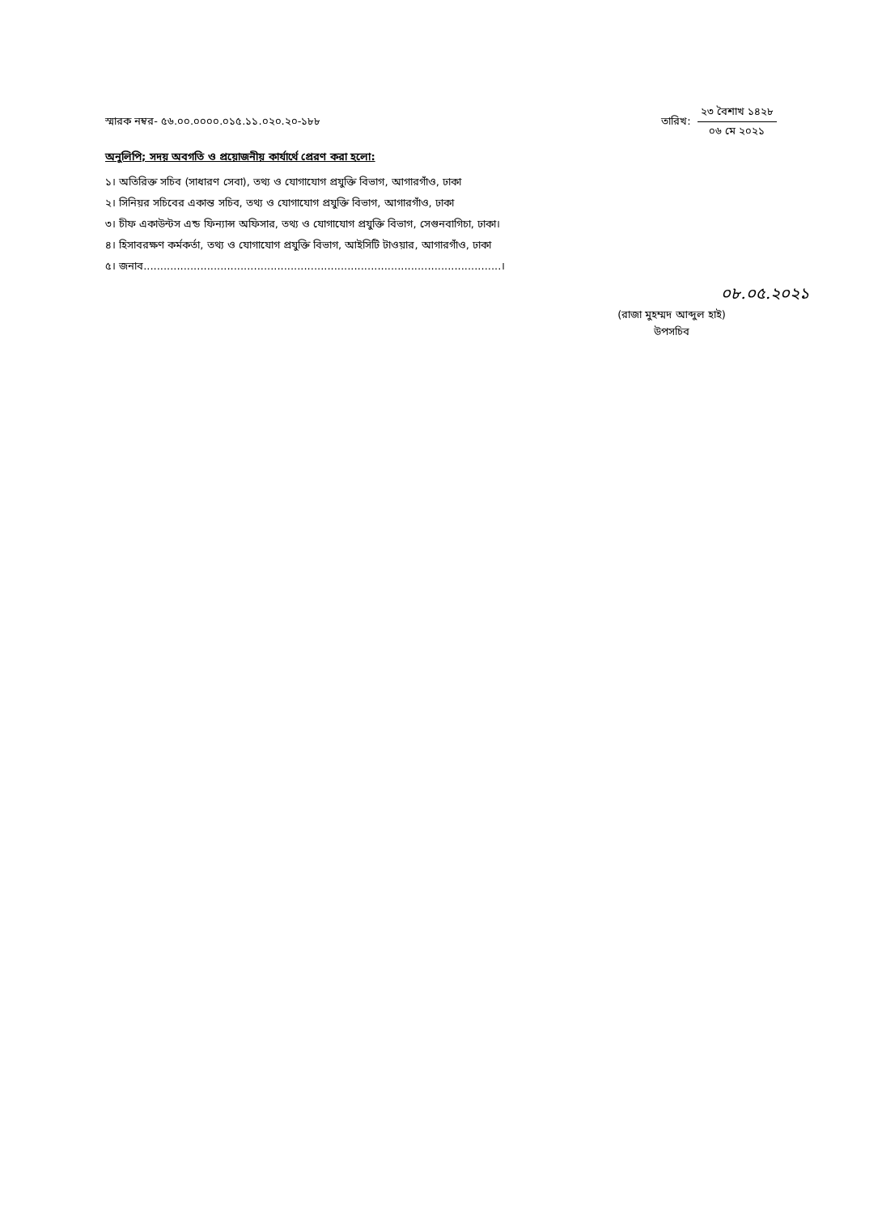স্মারক নম্বর- ৫৬.০০.০০০০.০১৫.১১.০২০.২০-১৮৮
তারিখ:
২৩ বৈশাখ ১৪২৮
০৬ মে ২০২১
অনুলিপি; সদয় অবগতি ও প্রয়োজনীয় কার্যার্থে প্রেরণ করা হলো:
১। অতিরিক্ত সচিব (সাধারণ সেবা), তথ্য ও যোগাযোগ প্রযুক্তি বিভাগ, আগারগাঁও, ঢাকা
২। সিনিয়র সচিবের একান্ত সচিব, তথ্য ও যোগাযোগ প্রযুক্তি বিভাগ, আগারগাঁও, ঢাকা
৩। চীফ একাউন্টস এন্ড ফিন্যান্স অফিসার, তথ্য ও যোগাযোগ প্রযুক্তি বিভাগ, সেগুনবাগিচা, ঢাকা।
৪। হিসাবরক্ষণ কর্মকর্তা, তথ্য ও যোগাযোগ প্রযুক্তি বিভাগ, আইসিটি টাওয়ার, আগারগাঁও, ঢাকা
৫। জনাব...........................................................................................................।
০৮.০৫.২০২১
(রাজা মুহম্মদ আব্দুল হাই)
উপসচিব